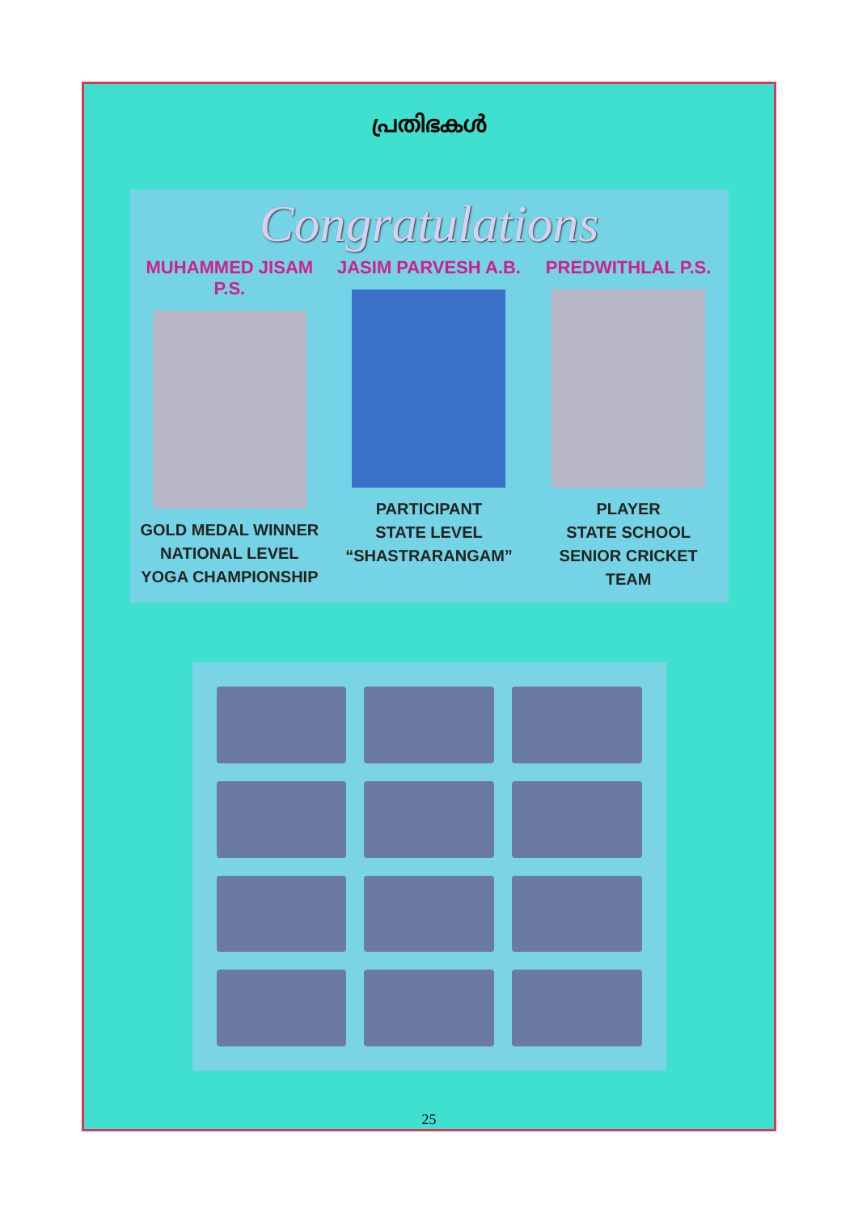പ്രതിഭകൾ
Congratulations
MUHAMMED JISAM P.S.
GOLD MEDAL WINNER
NATIONAL LEVEL
YOGA CHAMPIONSHIP
JASIM PARVESH A.B.
PARTICIPANT
STATE LEVEL
“SHASTRARANGAM”
PREDWITHLAL P.S.
PLAYER
STATE SCHOOL
SENIOR CRICKET TEAM
25